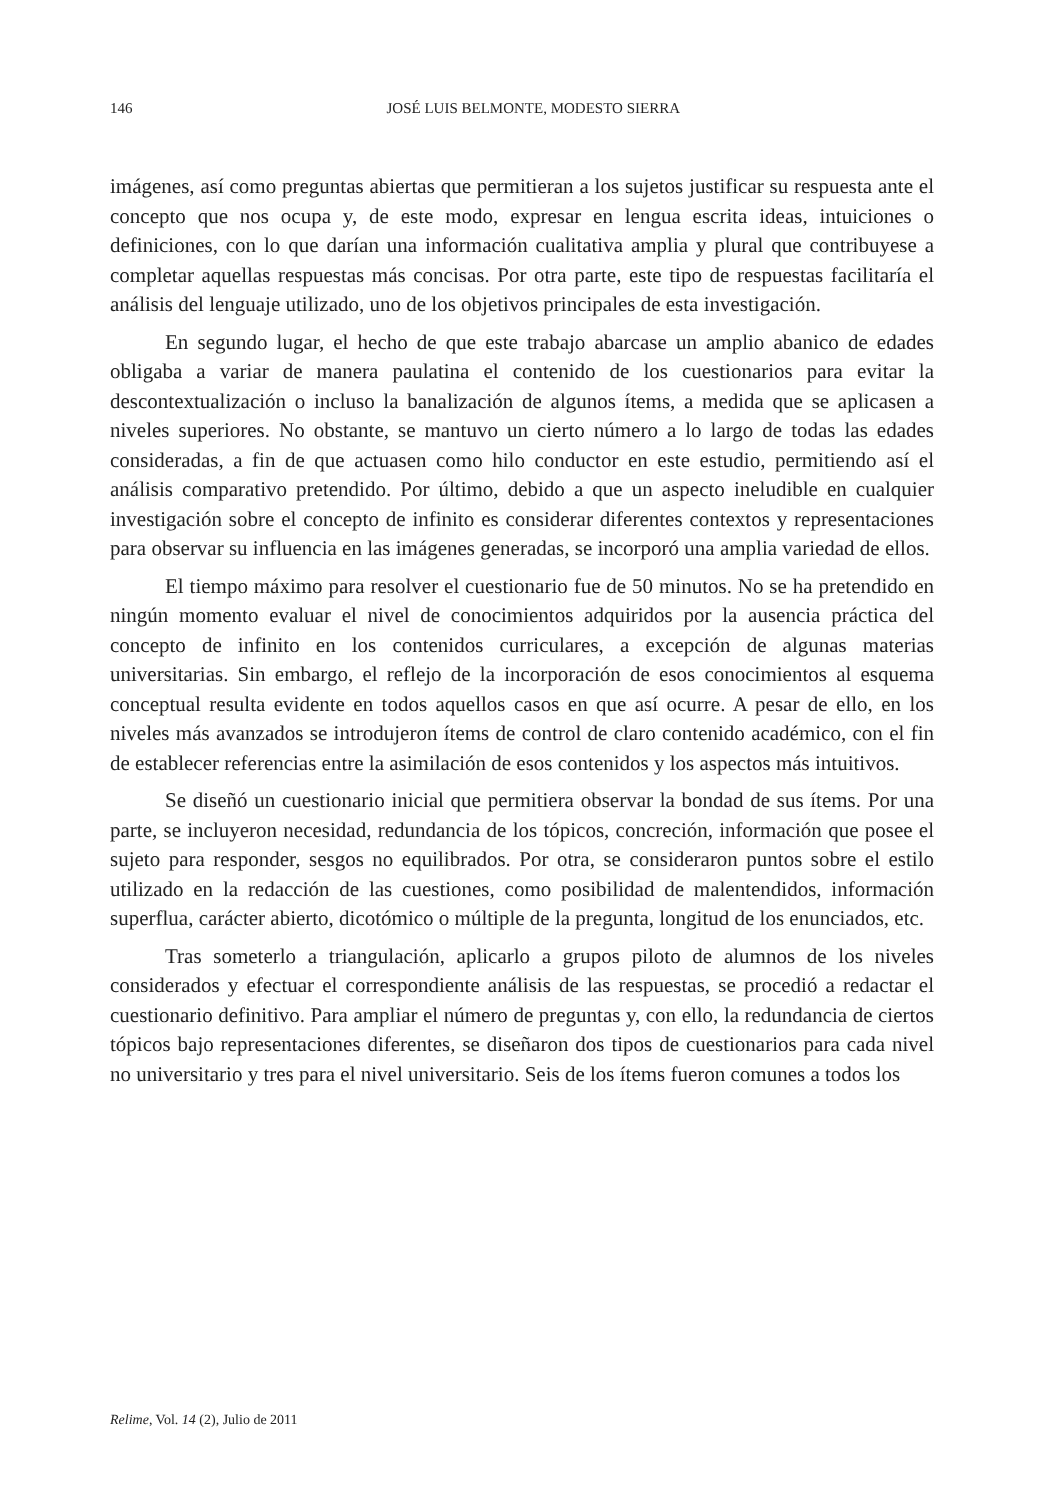146
JOSÉ LUIS BELMONTE, MODESTO SIERRA
imágenes, así como preguntas abiertas que permitieran a los sujetos justificar su respuesta ante el concepto que nos ocupa y, de este modo, expresar en lengua escrita ideas, intuiciones o definiciones, con lo que darían una información cualitativa amplia y plural que contribuyese a completar aquellas respuestas más concisas. Por otra parte, este tipo de respuestas facilitaría el análisis del lenguaje utilizado, uno de los objetivos principales de esta investigación.
En segundo lugar, el hecho de que este trabajo abarcase un amplio abanico de edades obligaba a variar de manera paulatina el contenido de los cuestionarios para evitar la descontextualización o incluso la banalización de algunos ítems, a medida que se aplicasen a niveles superiores. No obstante, se mantuvo un cierto número a lo largo de todas las edades consideradas, a fin de que actuasen como hilo conductor en este estudio, permitiendo así el análisis comparativo pretendido. Por último, debido a que un aspecto ineludible en cualquier investigación sobre el concepto de infinito es considerar diferentes contextos y representaciones para observar su influencia en las imágenes generadas, se incorporó una amplia variedad de ellos.
El tiempo máximo para resolver el cuestionario fue de 50 minutos. No se ha pretendido en ningún momento evaluar el nivel de conocimientos adquiridos por la ausencia práctica del concepto de infinito en los contenidos curriculares, a excepción de algunas materias universitarias. Sin embargo, el reflejo de la incorporación de esos conocimientos al esquema conceptual resulta evidente en todos aquellos casos en que así ocurre. A pesar de ello, en los niveles más avanzados se introdujeron ítems de control de claro contenido académico, con el fin de establecer referencias entre la asimilación de esos contenidos y los aspectos más intuitivos.
Se diseñó un cuestionario inicial que permitiera observar la bondad de sus ítems. Por una parte, se incluyeron necesidad, redundancia de los tópicos, concreción, información que posee el sujeto para responder, sesgos no equilibrados. Por otra, se consideraron puntos sobre el estilo utilizado en la redacción de las cuestiones, como posibilidad de malentendidos, información superflua, carácter abierto, dicotómico o múltiple de la pregunta, longitud de los enunciados, etc.
Tras someterlo a triangulación, aplicarlo a grupos piloto de alumnos de los niveles considerados y efectuar el correspondiente análisis de las respuestas, se procedió a redactar el cuestionario definitivo. Para ampliar el número de preguntas y, con ello, la redundancia de ciertos tópicos bajo representaciones diferentes, se diseñaron dos tipos de cuestionarios para cada nivel no universitario y tres para el nivel universitario. Seis de los ítems fueron comunes a todos los
Relime, Vol. 14 (2), Julio de 2011